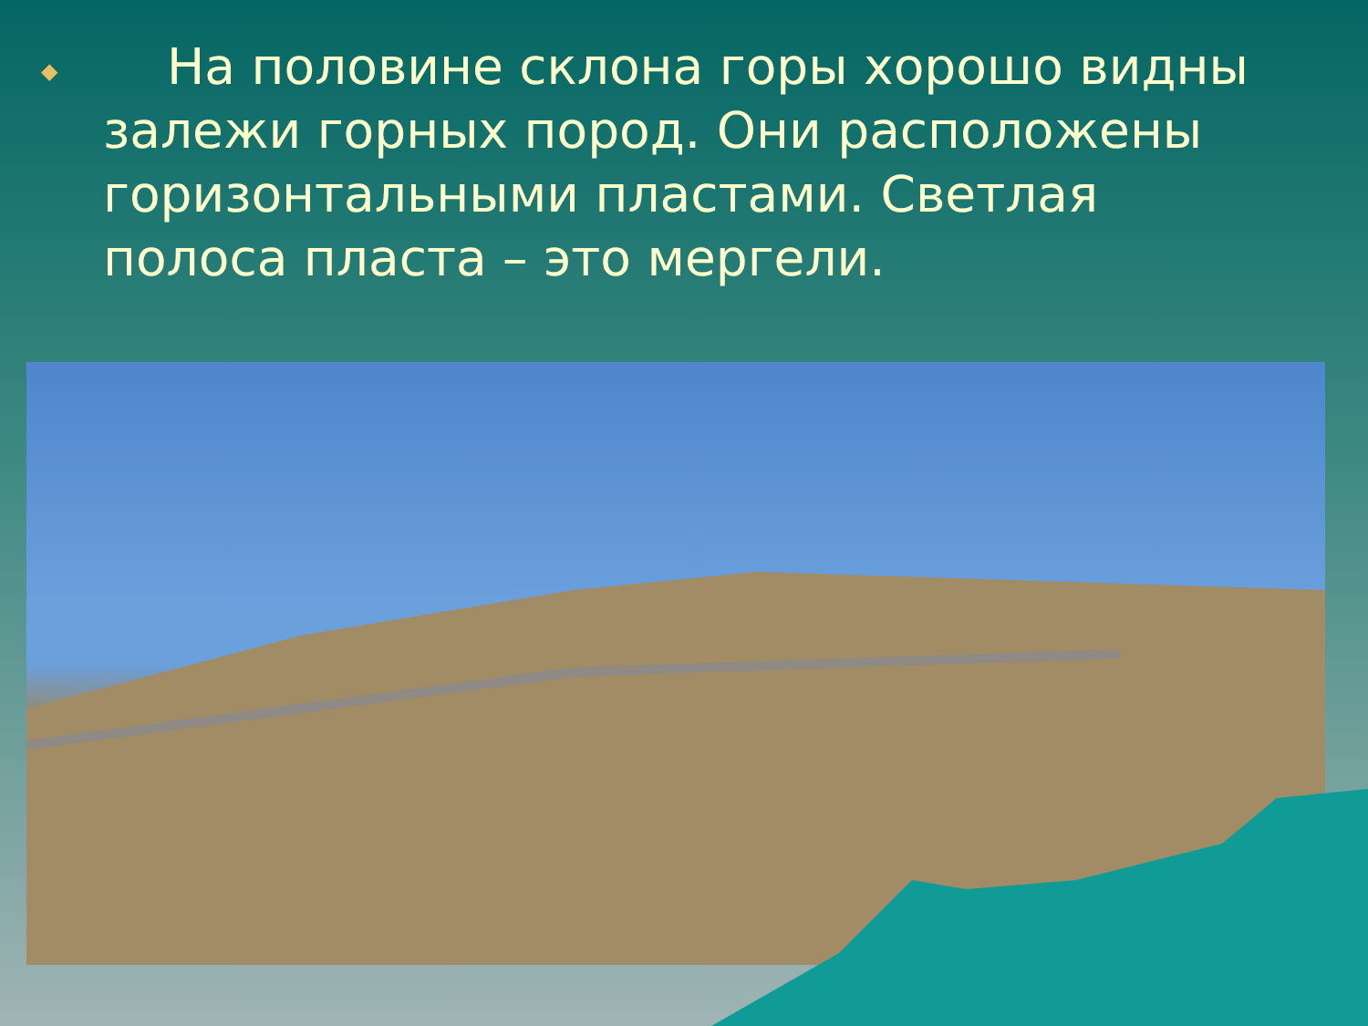◆
На половине склона горы хорошо видны залежи горных пород. Они расположены горизонтальными пластами. Светлая полоса пласта – это мергели.